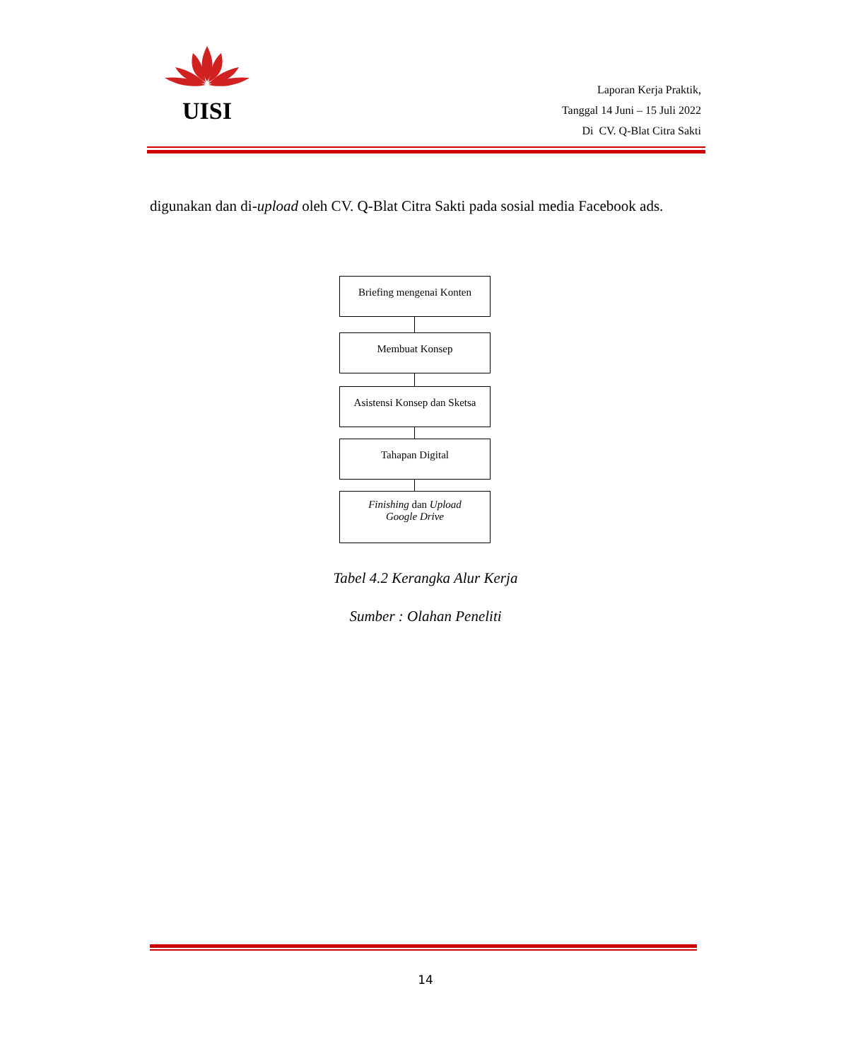UISI
Laporan Kerja Praktik,
Tanggal 14 Juni – 15 Juli 2022
Di CV. Q-Blat Citra Sakti
digunakan dan di-upload oleh CV. Q-Blat Citra Sakti pada sosial media Facebook ads.
Briefing mengenai Konten
Membuat Konsep
Asistensi Konsep dan Sketsa
Tahapan Digital
Finishing dan Upload
Google Drive
Tabel 4.2 Kerangka Alur Kerja
Sumber : Olahan Peneliti
14